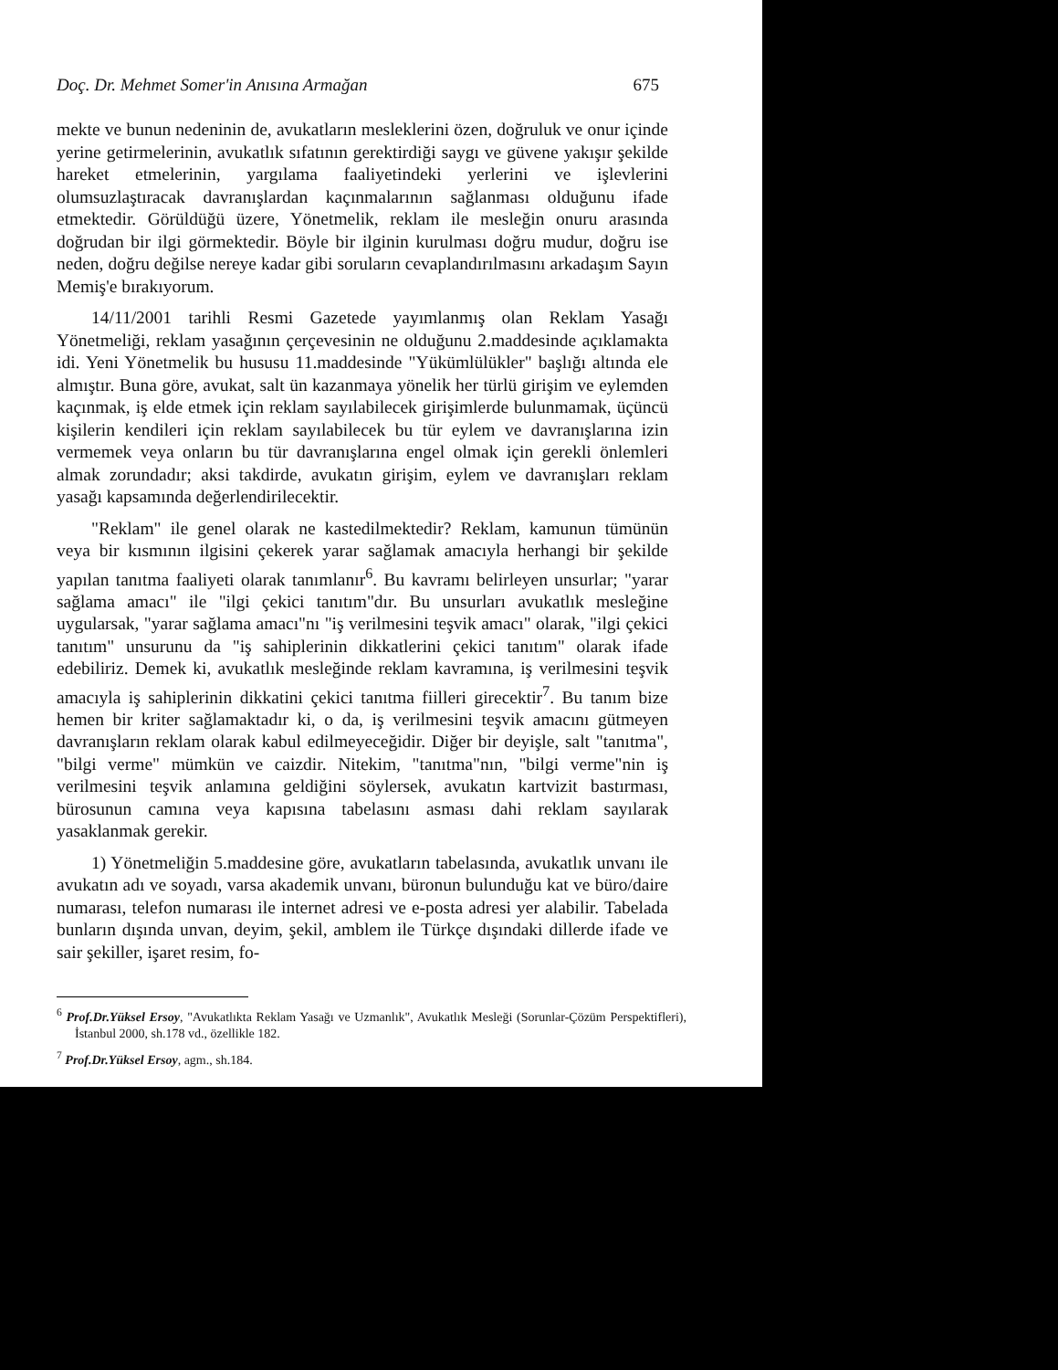Doç. Dr. Mehmet Somer'in Anısına Armağan 675
mekte ve bunun nedeninin de, avukatların mesleklerini özen, doğruluk ve onur içinde yerine getirmelerinin, avukatlık sıfatının gerektirdiği saygı ve güvene yakışır şekilde hareket etmelerinin, yargılama faaliyetindeki yerlerini ve işlevlerini olumsuzlaştıracak davranışlardan kaçınmalarının sağlanması olduğunu ifade etmektedir. Görüldüğü üzere, Yönetmelik, reklam ile mesleğin onuru arasında doğrudan bir ilgi görmektedir. Böyle bir ilginin kurulması doğru mudur, doğru ise neden, doğru değilse nereye kadar gibi soruların cevaplandırılmasını arkadaşım Sayın Memiş'e bırakıyorum.
14/11/2001 tarihli Resmi Gazetede yayımlanmış olan Reklam Yasağı Yönetmeliği, reklam yasağının çerçevesinin ne olduğunu 2.maddesinde açıklamakta idi. Yeni Yönetmelik bu hususu 11.maddesinde "Yükümlülükler" başlığı altında ele almıştır. Buna göre, avukat, salt ün kazanmaya yönelik her türlü girişim ve eylemden kaçınmak, iş elde etmek için reklam sayılabilecek girişimlerde bulunmamak, üçüncü kişilerin kendileri için reklam sayılabilecek bu tür eylem ve davranışlarına izin vermemek veya onların bu tür davranışlarına engel olmak için gerekli önlemleri almak zorundadır; aksi takdirde, avukatın girişim, eylem ve davranışları reklam yasağı kapsamında değerlendirilecektir.
"Reklam" ile genel olarak ne kastedilmektedir? Reklam, kamunun tümünün veya bir kısmının ilgisini çekerek yarar sağlamak amacıyla herhangi bir şekilde yapılan tanıtma faaliyeti olarak tanımlanır<sup>6</sup>. Bu kavramı belirleyen unsurlar; "yarar sağlama amacı" ile "ilgi çekici tanıtım"dır. Bu unsurları avukatlık mesleğine uygularsak, "yarar sağlama amacı"nı "iş verilmesini teşvik amacı" olarak, "ilgi çekici tanıtım" unsurunu da "iş sahiplerinin dikkatlerini çekici tanıtım" olarak ifade edebiliriz. Demek ki, avukatlık mesleğinde reklam kavramına, iş verilmesini teşvik amacıyla iş sahiplerinin dikkatini çekici tanıtma fiilleri girecektir<sup>7</sup>. Bu tanım bize hemen bir kriter sağlamaktadır ki, o da, iş verilmesini teşvik amacını gütmeyen davranışların reklam olarak kabul edilmeyeceğidir. Diğer bir deyişle, salt "tanıtma", "bilgi verme" mümkün ve caizdir. Nitekim, "tanıtma"nın, "bilgi verme"nin iş verilmesini teşvik anlamına geldiğini söylersek, avukatın kartvizit bastırması, bürosunun camına veya kapısına tabelasını asması dahi reklam sayılarak yasaklanmak gerekir.
1) Yönetmeliğin 5.maddesine göre, avukatların tabelasında, avukatlık unvanı ile avukatın adı ve soyadı, varsa akademik unvanı, büronun bulunduğu kat ve büro/daire numarası, telefon numarası ile internet adresi ve e-posta adresi yer alabilir. Tabelada bunların dışında unvan, deyim, şekil, amblem ile Türkçe dışındaki dillerde ifade ve sair şekiller, işaret resim, fo-
<sup>6</sup> Prof.Dr.Yüksel Ersoy, "Avukatlıkta Reklam Yasağı ve Uzmanlık", Avukatlık Mesleği (Sorunlar-Çözüm Perspektifleri), İstanbul 2000, sh.178 vd., özellikle 182.
<sup>7</sup> Prof.Dr.Yüksel Ersoy, agm., sh.184.